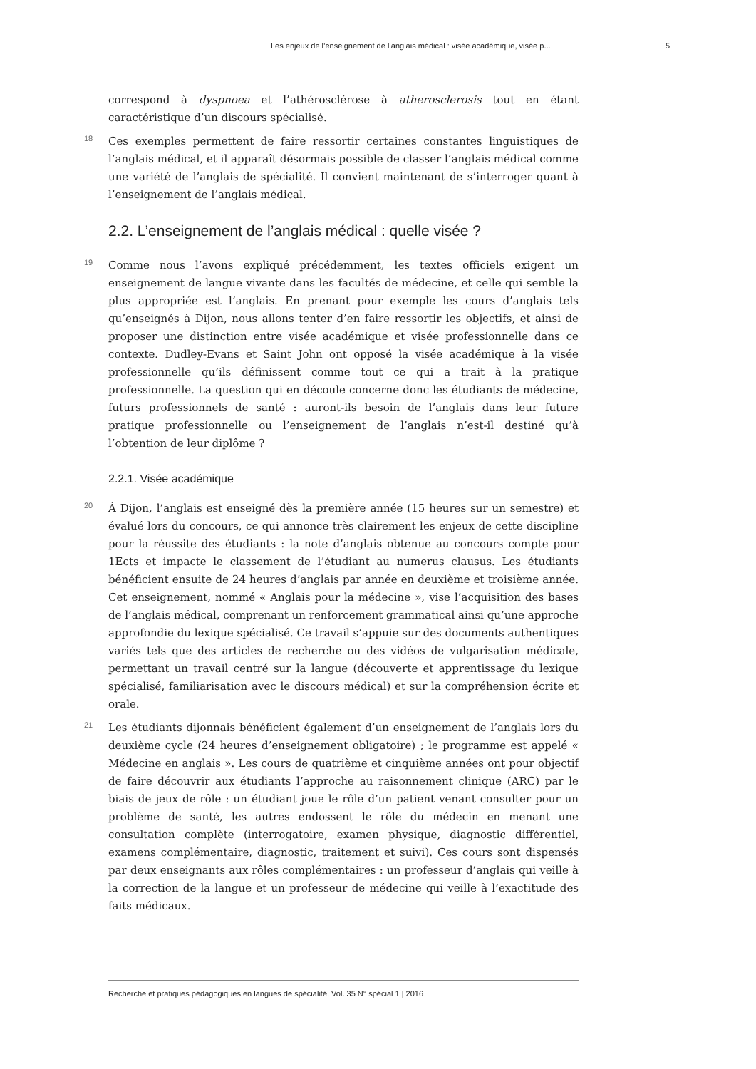Les enjeux de l’enseignement de l’anglais médical : visée académique, visée p... 5
correspond à dyspnoea et l’athérosclérose à atherosclerosis tout en étant caractéristique d’un discours spécialisé.
18 Ces exemples permettent de faire ressortir certaines constantes linguistiques de l’anglais médical, et il apparaît désormais possible de classer l’anglais médical comme une variété de l’anglais de spécialité. Il convient maintenant de s’interroger quant à l’enseignement de l’anglais médical.
2.2. L’enseignement de l’anglais médical : quelle visée ?
19 Comme nous l’avons expliqué précédemment, les textes officiels exigent un enseignement de langue vivante dans les facultés de médecine, et celle qui semble la plus appropriée est l’anglais. En prenant pour exemple les cours d’anglais tels qu’enseignés à Dijon, nous allons tenter d’en faire ressortir les objectifs, et ainsi de proposer une distinction entre visée académique et visée professionnelle dans ce contexte. Dudley-Evans et Saint John ont opposé la visée académique à la visée professionnelle qu’ils définissent comme tout ce qui a trait à la pratique professionnelle. La question qui en découle concerne donc les étudiants de médecine, futurs professionnels de santé : auront-ils besoin de l’anglais dans leur future pratique professionnelle ou l’enseignement de l’anglais n’est-il destiné qu’à l’obtention de leur diplôme ?
2.2.1. Visée académique
20 À Dijon, l’anglais est enseigné dès la première année (15 heures sur un semestre) et évalué lors du concours, ce qui annonce très clairement les enjeux de cette discipline pour la réussite des étudiants : la note d’anglais obtenue au concours compte pour 1Ects et impacte le classement de l’étudiant au numerus clausus. Les étudiants bénéficient ensuite de 24 heures d’anglais par année en deuxième et troisième année. Cet enseignement, nommé « Anglais pour la médecine », vise l’acquisition des bases de l’anglais médical, comprenant un renforcement grammatical ainsi qu’une approche approfondie du lexique spécialisé. Ce travail s’appuie sur des documents authentiques variés tels que des articles de recherche ou des vidéos de vulgarisation médicale, permettant un travail centré sur la langue (découverte et apprentissage du lexique spécialisé, familiarisation avec le discours médical) et sur la compréhension écrite et orale.
21 Les étudiants dijonnais bénéficient également d’un enseignement de l’anglais lors du deuxième cycle (24 heures d’enseignement obligatoire) ; le programme est appelé « Médecine en anglais ». Les cours de quatrième et cinquième années ont pour objectif de faire découvrir aux étudiants l’approche au raisonnement clinique (ARC) par le biais de jeux de rôle : un étudiant joue le rôle d’un patient venant consulter pour un problème de santé, les autres endossent le rôle du médecin en menant une consultation complète (interrogatoire, examen physique, diagnostic différentiel, examens complémentaire, diagnostic, traitement et suivi). Ces cours sont dispensés par deux enseignants aux rôles complémentaires : un professeur d’anglais qui veille à la correction de la langue et un professeur de médecine qui veille à l’exactitude des faits médicaux.
Recherche et pratiques pédagogiques en langues de spécialité, Vol. 35 N° spécial 1 | 2016